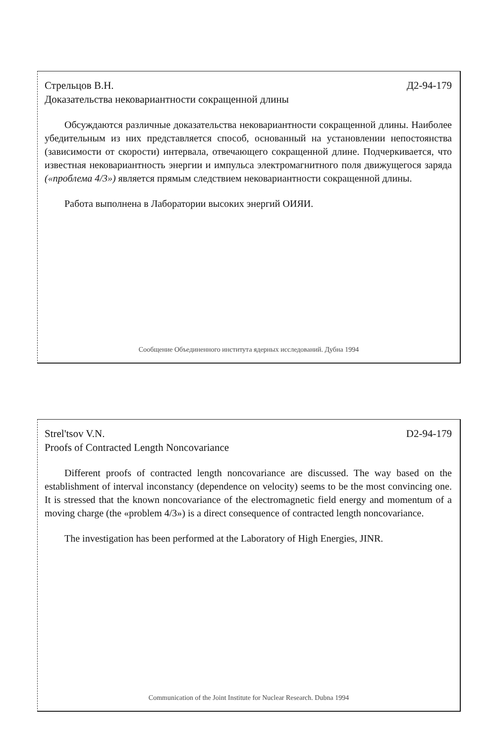Стрельцов В.Н. Д2-94-179
Доказательства нековариантности сокращенной длины
Обсуждаются различные доказательства нековариантности сокращенной длины. Наиболее убедительным из них представляется способ, основанный на установлении непостоянства (зависимости от скорости) интервала, отвечающего сокращенной длине. Подчеркивается, что известная нековариантность энергии и импульса электромагнитного поля движущегося заряда («проблема 4/3») является прямым следствием нековариантности сокращенной длины.
Работа выполнена в Лаборатории высоких энергий ОИЯИ.
Сообщение Объединенного института ядерных исследований. Дубна 1994
Strel'tsov V.N. D2-94-179
Proofs of Contracted Length Noncovariance
Different proofs of contracted length noncovariance are discussed. The way based on the establishment of interval inconstancy (dependence on velocity) seems to be the most convincing one. It is stressed that the known noncovariance of the electromagnetic field energy and momentum of a moving charge (the «problem 4/3») is a direct consequence of contracted length noncovariance.
The investigation has been performed at the Laboratory of High Energies, JINR.
Communication of the Joint Institute for Nuclear Research. Dubna 1994